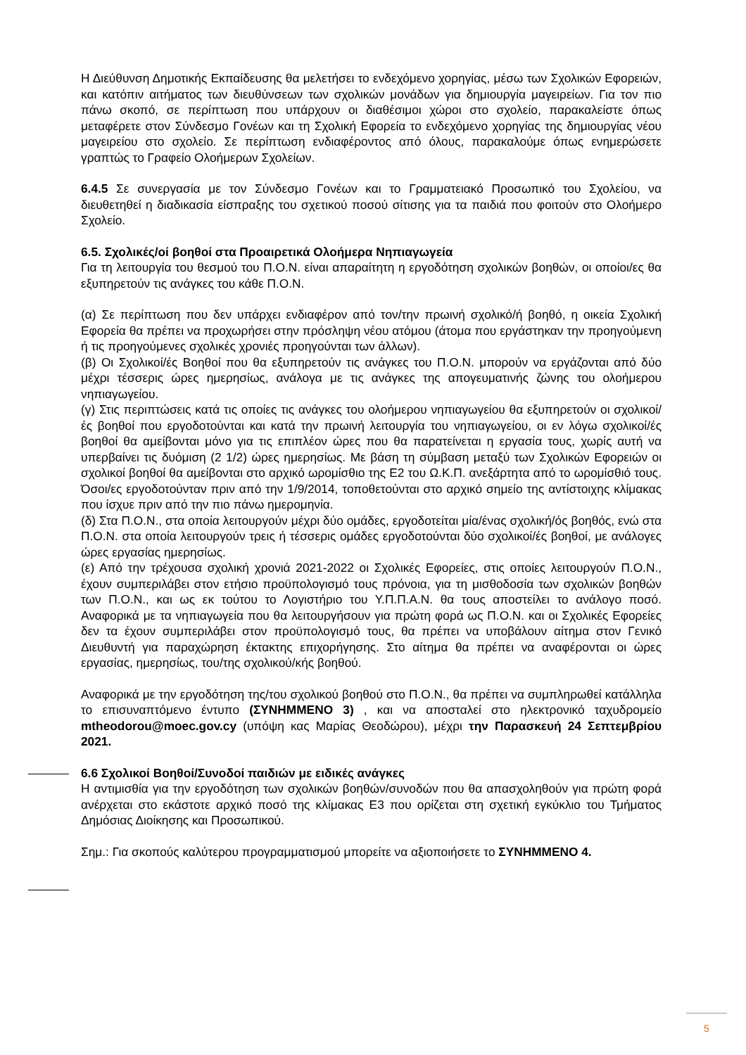Η Διεύθυνση Δημοτικής Εκπαίδευσης θα μελετήσει το ενδεχόμενο χορηγίας, μέσω των Σχολικών Εφορειών, και κατόπιν αιτήματος των διευθύνσεων των σχολικών μονάδων για δημιουργία μαγειρείων. Για τον πιο πάνω σκοπό, σε περίπτωση που υπάρχουν οι διαθέσιμοι χώροι στο σχολείο, παρακαλείστε όπως μεταφέρετε στον Σύνδεσμο Γονέων και τη Σχολική Εφορεία το ενδεχόμενο χορηγίας της δημιουργίας νέου μαγειρείου στο σχολείο. Σε περίπτωση ενδιαφέροντος από όλους, παρακαλούμε όπως ενημερώσετε γραπτώς το Γραφείο Ολοήμερων Σχολείων.
6.4.5 Σε συνεργασία με τον Σύνδεσμο Γονέων και το Γραμματειακό Προσωπικό του Σχολείου, να διευθετηθεί η διαδικασία είσπραξης του σχετικού ποσού σίτισης για τα παιδιά που φοιτούν στο Ολοήμερο Σχολείο.
6.5. Σχολικές/οί βοηθοί στα Προαιρετικά Ολοήμερα Νηπιαγωγεία
Για τη λειτουργία του θεσμού του Π.Ο.Ν. είναι απαραίτητη η εργοδότηση σχολικών βοηθών, οι οποίοι/ες θα εξυπηρετούν τις ανάγκες του κάθε Π.Ο.Ν.
(α) Σε περίπτωση που δεν υπάρχει ενδιαφέρον από τον/την πρωινή σχολικό/ή βοηθό, η οικεία Σχολική Εφορεία θα πρέπει να προχωρήσει στην πρόσληψη νέου ατόμου (άτομα που εργάστηκαν την προηγούμενη ή τις προηγούμενες σχολικές χρονιές προηγούνται των άλλων).
(β) Οι Σχολικοί/ές Βοηθοί που θα εξυπηρετούν τις ανάγκες του Π.Ο.Ν. μπορούν να εργάζονται από δύο μέχρι τέσσερις ώρες ημερησίως, ανάλογα με τις ανάγκες της απογευματινής ζώνης του ολοήμερου νηπιαγωγείου.
(γ) Στις περιπτώσεις κατά τις οποίες τις ανάγκες του ολοήμερου νηπιαγωγείου θα εξυπηρετούν οι σχολικοί/ές βοηθοί που εργοδοτούνται και κατά την πρωινή λειτουργία του νηπιαγωγείου, οι εν λόγω σχολικοί/ές βοηθοί θα αμείβονται μόνο για τις επιπλέον ώρες που θα παρατείνεται η εργασία τους, χωρίς αυτή να υπερβαίνει τις δυόμιση (2 1/2) ώρες ημερησίως. Με βάση τη σύμβαση μεταξύ των Σχολικών Εφορειών οι σχολικοί βοηθοί θα αμείβονται στο αρχικό ωρομίσθιο της Ε2 του Ω.Κ.Π. ανεξάρτητα από το ωρομίσθιό τους. Όσοι/ες εργοδοτούνταν πριν από την 1/9/2014, τοποθετούνται στο αρχικό σημείο της αντίστοιχης κλίμακας που ίσχυε πριν από την πιο πάνω ημερομηνία.
(δ) Στα Π.Ο.Ν., στα οποία λειτουργούν μέχρι δύο ομάδες, εργοδοτείται μία/ένας σχολική/ός βοηθός, ενώ στα Π.Ο.Ν. στα οποία λειτουργούν τρεις ή τέσσερις ομάδες εργοδοτούνται δύο σχολικοί/ές βοηθοί, με ανάλογες ώρες εργασίας ημερησίως.
(ε) Από την τρέχουσα σχολική χρονιά 2021-2022 οι Σχολικές Εφορείες, στις οποίες λειτουργούν Π.Ο.Ν., έχουν συμπεριλάβει στον ετήσιο προϋπολογισμό τους πρόνοια, για τη μισθοδοσία των σχολικών βοηθών των Π.Ο.Ν., και ως εκ τούτου το Λογιστήριο του Υ.Π.Π.Α.Ν. θα τους αποστείλει το ανάλογο ποσό. Αναφορικά με τα νηπιαγωγεία που θα λειτουργήσουν για πρώτη φορά ως Π.Ο.Ν. και οι Σχολικές Εφορείες δεν τα έχουν συμπεριλάβει στον προϋπολογισμό τους, θα πρέπει να υποβάλουν αίτημα στον Γενικό Διευθυντή για παραχώρηση έκτακτης επιχορήγησης. Στο αίτημα θα πρέπει να αναφέρονται οι ώρες εργασίας, ημερησίως, του/της σχολικού/κής βοηθού.
Αναφορικά με την εργοδότηση της/του σχολικού βοηθού στο Π.Ο.Ν., θα πρέπει να συμπληρωθεί κατάλληλα το επισυναπτόμενο έντυπο (ΣΥΝΗΜΜΕΝΟ 3) , και να αποσταλεί στο ηλεκτρονικό ταχυδρομείο mtheodorou@moec.gov.cy (υπόψη κας Μαρίας Θεοδώρου), μέχρι την Παρασκευή 24 Σεπτεμβρίου 2021.
6.6 Σχολικοί Βοηθοί/Συνοδοί παιδιών με ειδικές ανάγκες
Η αντιμισθία για την εργοδότηση των σχολικών βοηθών/συνοδών που θα απασχοληθούν για πρώτη φορά ανέρχεται στο εκάστοτε αρχικό ποσό της κλίμακας Ε3 που ορίζεται στη σχετική εγκύκλιο του Τμήματος Δημόσιας Διοίκησης και Προσωπικού.
Σημ.: Για σκοπούς καλύτερου προγραμματισμού μπορείτε να αξιοποιήσετε το ΣΥΝΗΜΜΕΝΟ 4.
5